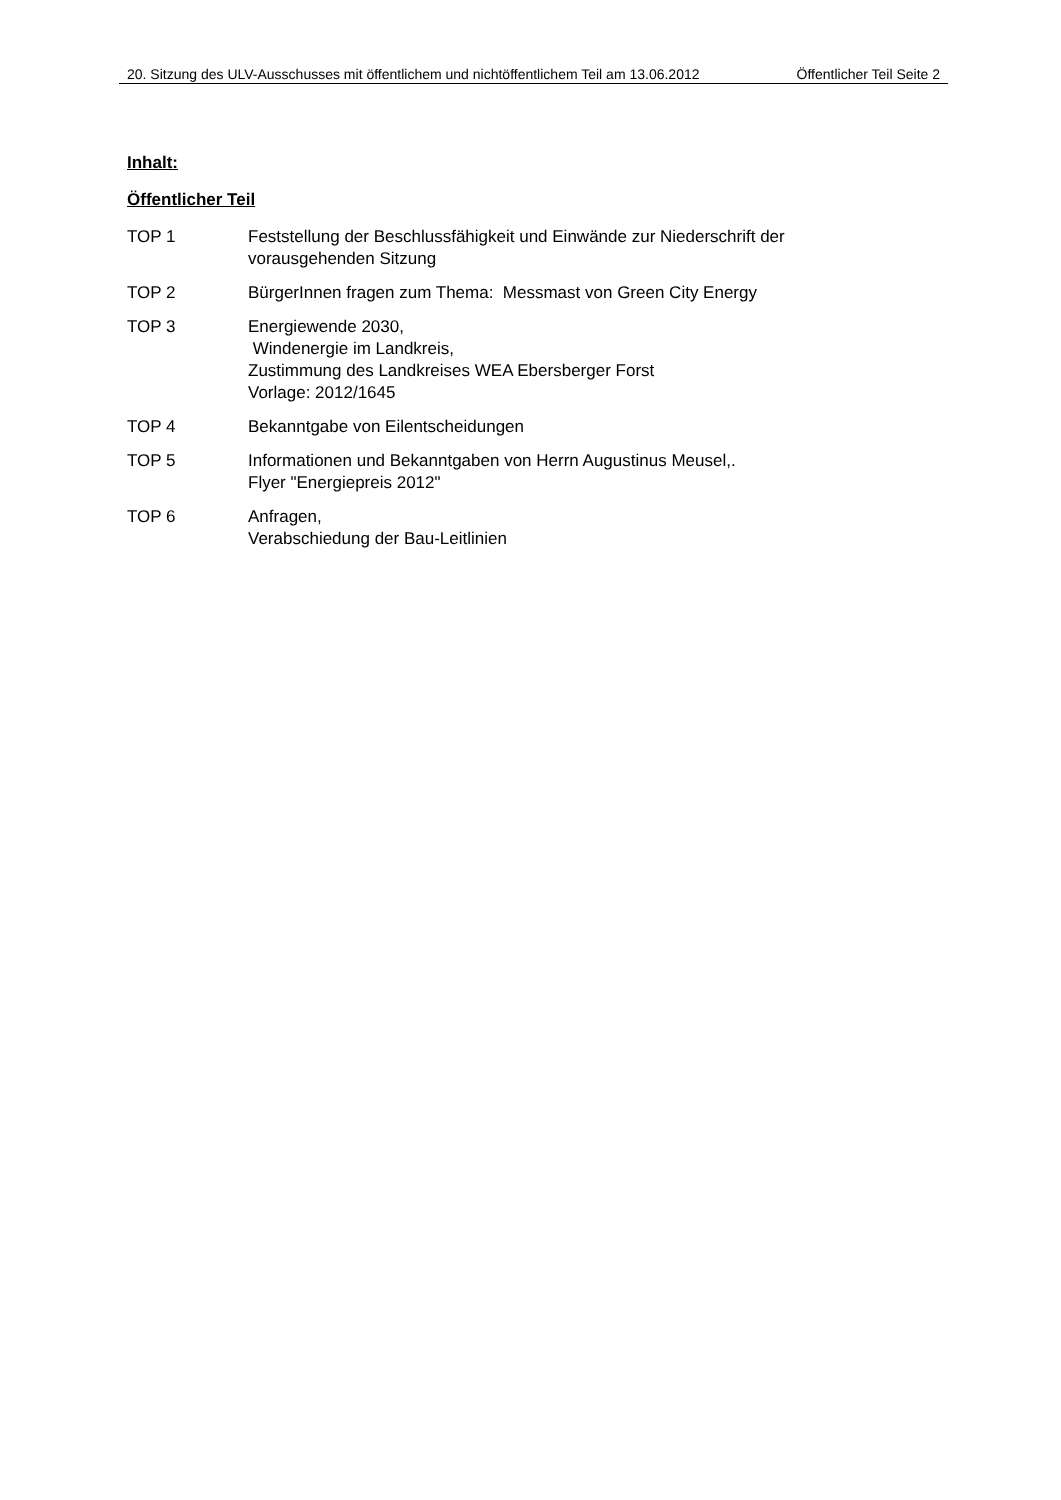20. Sitzung des ULV-Ausschusses mit öffentlichem und nichtöffentlichem Teil am 13.06.2012
Öffentlicher Teil Seite 2
Inhalt:
Öffentlicher Teil
TOP 1 Feststellung der Beschlussfähigkeit und Einwände zur Niederschrift der
vorausgehenden Sitzung
TOP 2 BürgerInnen fragen zum Thema: Messmast von Green City Energy
TOP 3 Energiewende 2030,
Windenergie im Landkreis,
Zustimmung des Landkreises WEA Ebersberger Forst
Vorlage: 2012/1645
TOP 4 Bekanntgabe von Eilentscheidungen
TOP 5 Informationen und Bekanntgaben von Herrn Augustinus Meusel,.
Flyer "Energiepreis 2012"
TOP 6 Anfragen,
Verabschiedung der Bau-Leitlinien